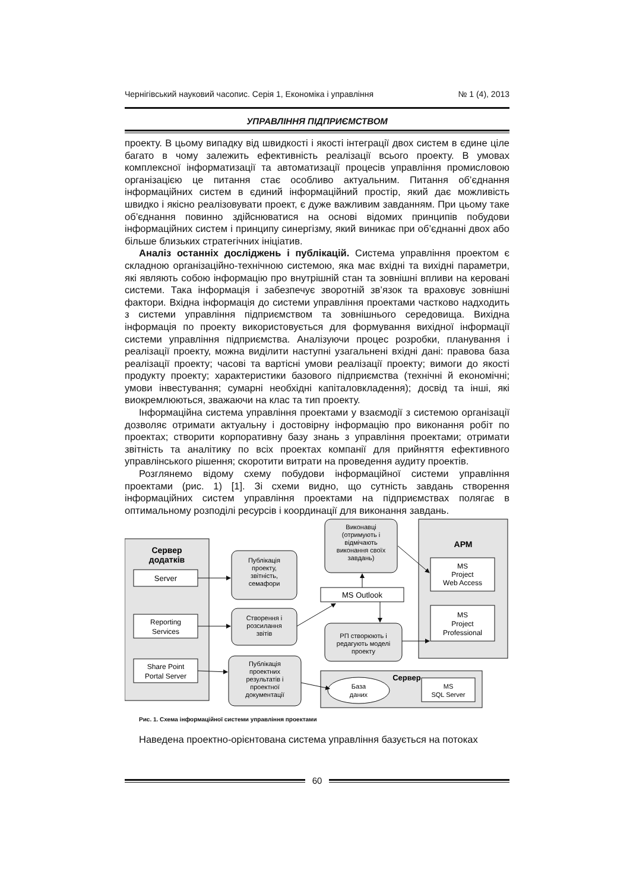Чернігівський науковий часопис. Серія 1, Економіка і управління № 1 (4), 2013
УПРАВЛІННЯ ПІДПРИЄМСТВОМ
проекту. В цьому випадку від швидкості і якості інтеграції двох систем в єдине ціле багато в чому залежить ефективність реалізації всього проекту. В умовах комплексної інформатизації та автоматизації процесів управління промисловою організацією це питання стає особливо актуальним. Питання об’єднання інформаційних систем в єдиний інформаційний простір, який дає можливість швидко і якісно реалізовувати проект, є дуже важливим завданням. При цьому таке об’єднання повинно здійснюватися на основі відомих принципів побудови інформаційних систем і принципу синергізму, який виникає при об’єднанні двох або більше близьких стратегічних ініціатив.
Аналіз останніх досліджень і публікацій. Система управління проектом є складною організаційно-технічною системою, яка має вхідні та вихідні параметри, які являють собою інформацію про внутрішній стан та зовнішні впливи на керовані системи. Така інформація і забезпечує зворотній зв’язок та враховує зовнішні фактори. Вхідна інформація до системи управління проектами частково надходить з системи управління підприємством та зовнішнього середовища. Вихідна інформація по проекту використовується для формування вихідної інформації системи управління підприємства. Аналізуючи процес розробки, планування і реалізації проекту, можна виділити наступні узагальнені вхідні дані: правова база реалізації проекту; часові та вартісні умови реалізації проекту; вимоги до якості продукту проекту; характеристики базового підприємства (технічні й економічні; умови інвестування; сумарні необхідні капіталовкладення); досвід та інші, які виокремлюються, зважаючи на клас та тип проекту.
Інформаційна система управління проектами у взаємодії з системою організації дозволяє отримати актуальну і достовірну інформацію про виконання робіт по проектах; створити корпоративну базу знань з управління проектами; отримати звітність та аналітику по всіх проектах компанії для прийняття ефективного управлінського рішення; скоротити витрати на проведення аудиту проектів.
Розглянемо відому схему побудови інформаційної системи управління проектами (рис. 1) [1]. Зі схеми видно, що сутність завдань створення інформаційних систем управління проектами на підприємствах полягає в оптимальному розподілі ресурсів і координації для виконання завдань.
Сервер
додатків
Server
Reporting
Services
Share Point
Portal Server
Публікація
проекту,
звітність,
семафори
Створення і
розсилання
звітів
Публікація
проектних
результатів і
проектної
документації
Виконавці
(отримують і
відмічають
виконання своїх
завдань)
MS Outlook
РП створюють і
редагують моделі
проекту
АРМ
MS
Project
Web Access
MS
Project
Professional
Сервер
База
даних
MS
SQL Server
Рис. 1. Схема інформаційної системи управління проектами
Наведена проектно-орієнтована система управління базується на потоках
60